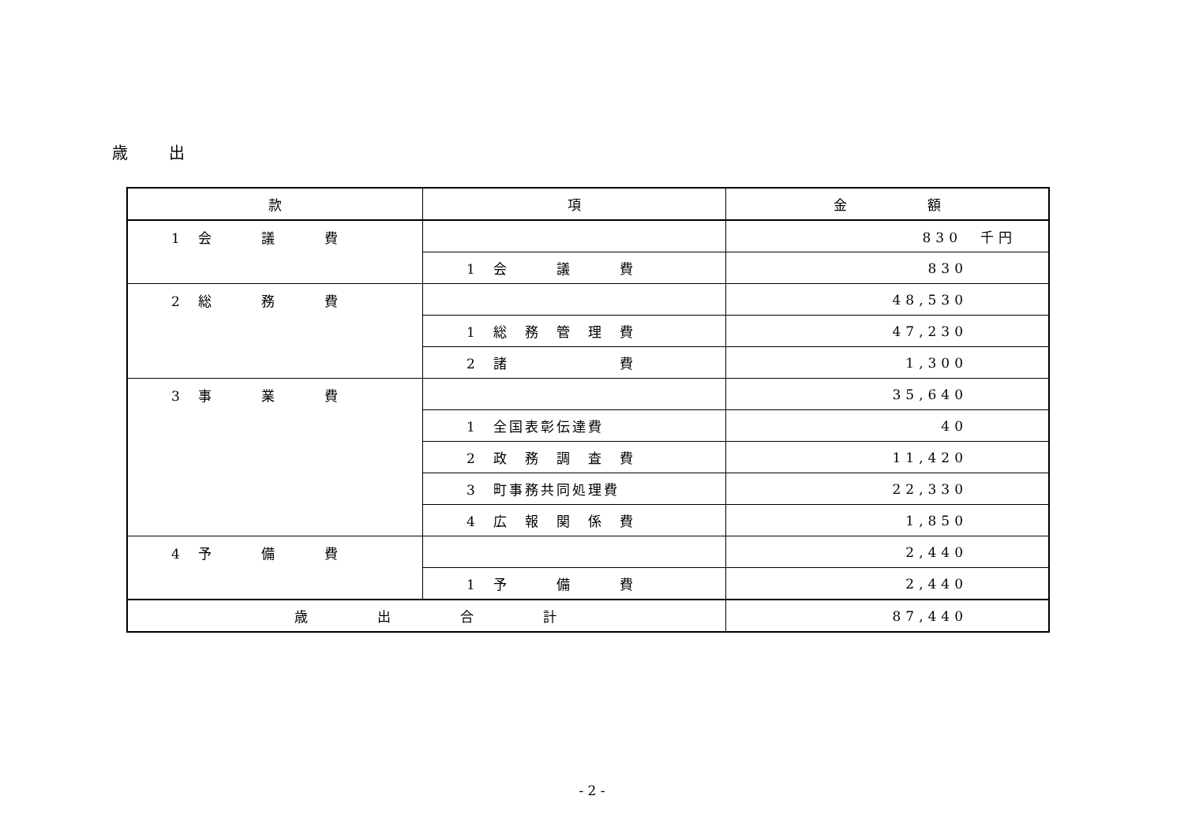歳　　出
| 款 | 項 | 金 額 |
| --- | --- | --- |
| 1 会 議 費 | | 830 千円 |
| | 1 会 議 費 | 830 |
| 2 総 務 費 | | 48,530 |
| | 1 総 務 管 理 費 | 47,230 |
| | 2 諸 費 | 1,300 |
| 3 事 業 費 | | 35,640 |
| | 1 全国表彰伝達費 | 40 |
| | 2 政 務 調 査 費 | 11,420 |
| | 3 町事務共同処理費 | 22,330 |
| | 4 広 報 関 係 費 | 1,850 |
| 4 予 備 費 | | 2,440 |
| | 1 予 備 費 | 2,440 |
| 歳 出 合 計 | | 87,440 |
- 2 -